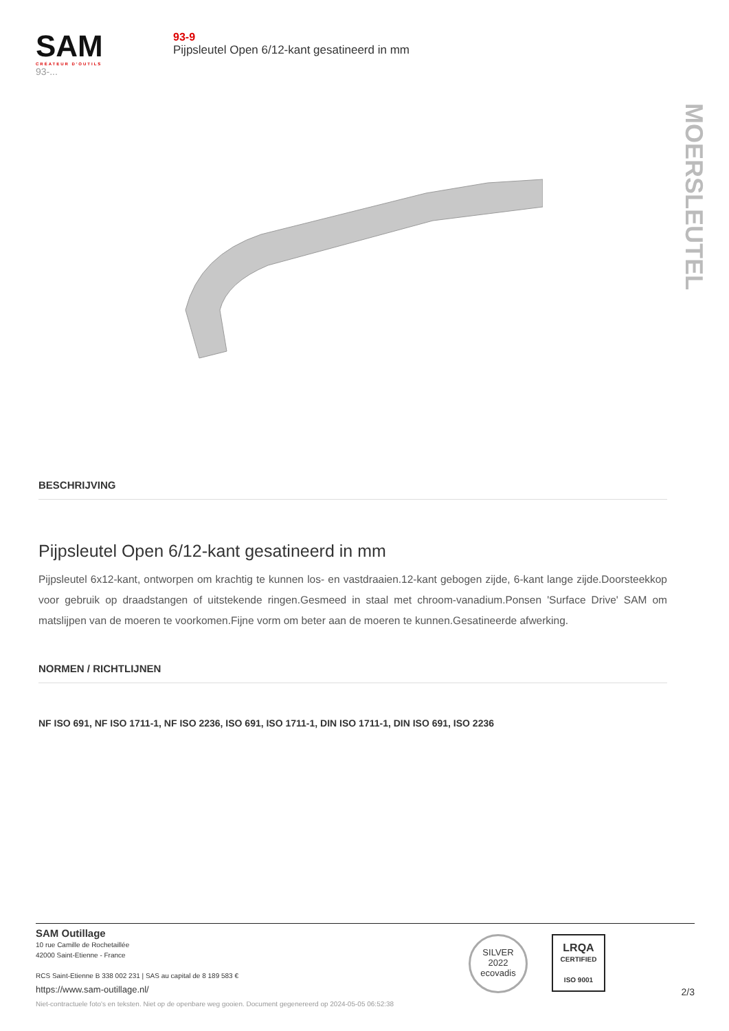SAM
CRÉATEUR D'OUTILS
93-...
93-9
Pijpsleutel Open 6/12-kant gesatineerd in mm
MOERSLEUTEL
BESCHRIJVING
Pijpsleutel Open 6/12-kant gesatineerd in mm
Pijpsleutel 6x12-kant, ontworpen om krachtig te kunnen los- en vastdraaien.12-kant gebogen zijde, 6-kant lange zijde.Doorsteekkop voor gebruik op draadstangen of uitstekende ringen.Gesmeed in staal met chroom-vanadium.Ponsen 'Surface Drive' SAM om matslijpen van de moeren te voorkomen.Fijne vorm om beter aan de moeren te kunnen.Gesatineerde afwerking.
NORMEN / RICHTLIJNEN
NF ISO 691, NF ISO 1711-1, NF ISO 2236, ISO 691, ISO 1711-1, DIN ISO 1711-1, DIN ISO 691, ISO 2236
SAM Outillage
10 rue Camille de Rochetaillée
42000 Saint-Etienne - France
RCS Saint-Etienne B 338 002 231 | SAS au capital de 8 189 583 €
https://www.sam-outillage.nl/
Niet-contractuele foto's en teksten. Niet op de openbare weg gooien. Document gegenereerd op 2024-05-05 06:52:38
SILVER
2022
ecovadis
LRQA
CERTIFIED
ISO 9001
2/3